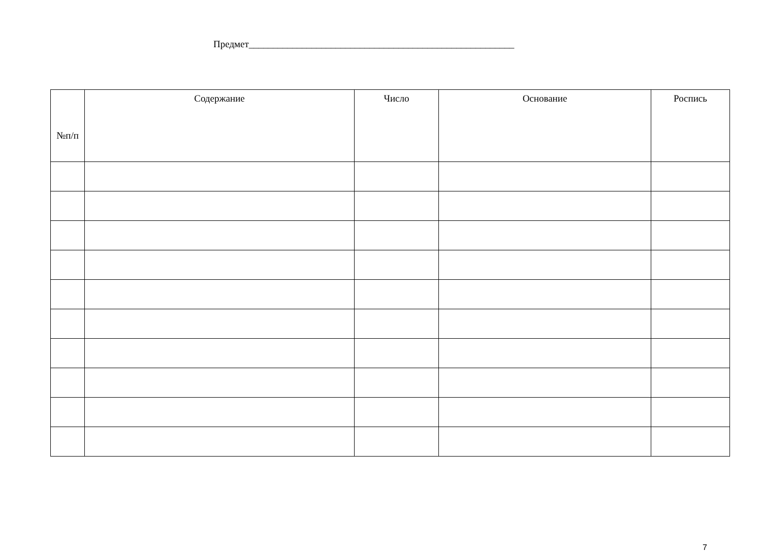Предмет_______________________________________________________
| №п/п | Содержание | Число | Основание | Роспись |
| --- | --- | --- | --- | --- |
7